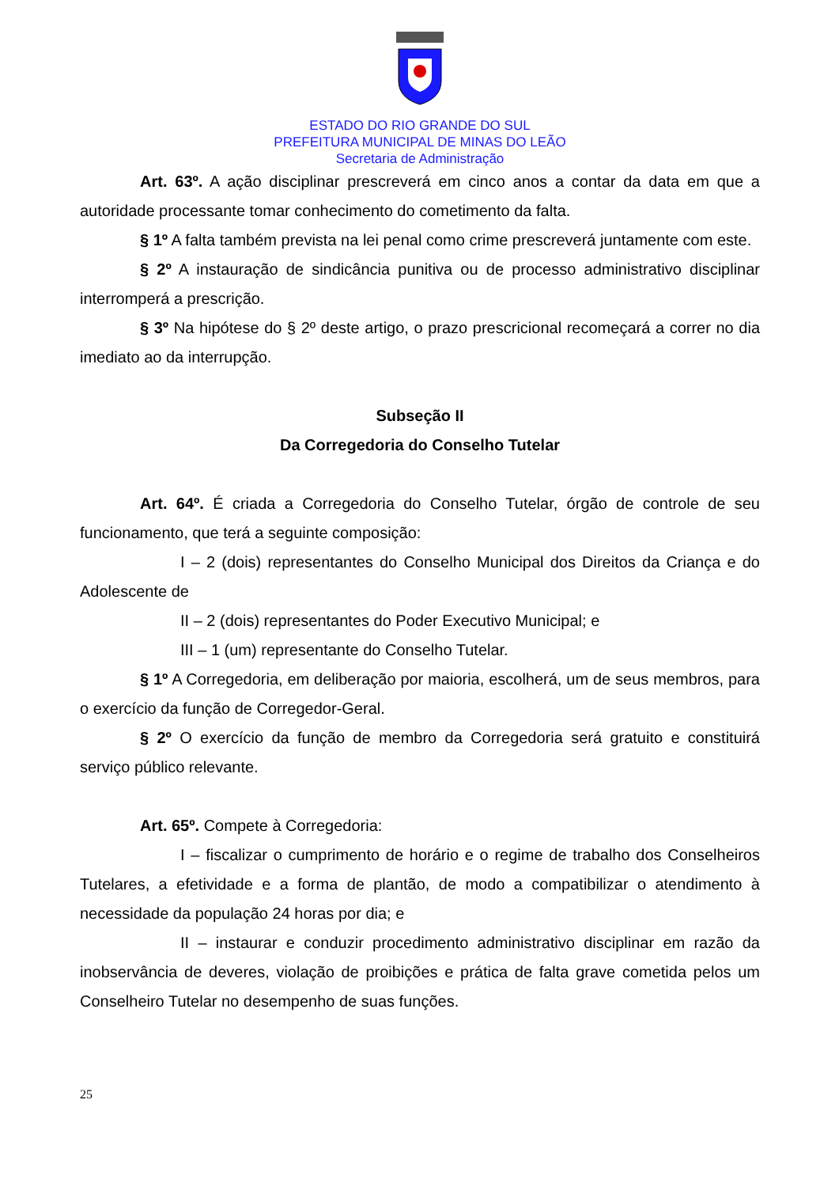ESTADO DO RIO GRANDE DO SUL
PREFEITURA MUNICIPAL DE MINAS DO LEÃO
Secretaria de Administração
Art. 63º. A ação disciplinar prescreverá em cinco anos a contar da data em que a autoridade processante tomar conhecimento do cometimento da falta.
§ 1º A falta também prevista na lei penal como crime prescreverá juntamente com este.
§ 2º A instauração de sindicância punitiva ou de processo administrativo disciplinar interromperá a prescrição.
§ 3º Na hipótese do § 2º deste artigo, o prazo prescricional recomeçará a correr no dia imediato ao da interrupção.
Subseção II
Da Corregedoria do Conselho Tutelar
Art. 64º. É criada a Corregedoria do Conselho Tutelar, órgão de controle de seu funcionamento, que terá a seguinte composição:
I – 2 (dois) representantes do Conselho Municipal dos Direitos da Criança e do Adolescente de
II – 2 (dois) representantes do Poder Executivo Municipal; e
III – 1 (um) representante do Conselho Tutelar.
§ 1º A Corregedoria, em deliberação por maioria, escolherá, um de seus membros, para o exercício da função de Corregedor-Geral.
§ 2º O exercício da função de membro da Corregedoria será gratuito e constituirá serviço público relevante.
Art. 65º. Compete à Corregedoria:
I – fiscalizar o cumprimento de horário e o regime de trabalho dos Conselheiros Tutelares, a efetividade e a forma de plantão, de modo a compatibilizar o atendimento à necessidade da população 24 horas por dia; e
II – instaurar e conduzir procedimento administrativo disciplinar em razão da inobservância de deveres, violação de proibições e prática de falta grave cometida pelos um Conselheiro Tutelar no desempenho de suas funções.
25